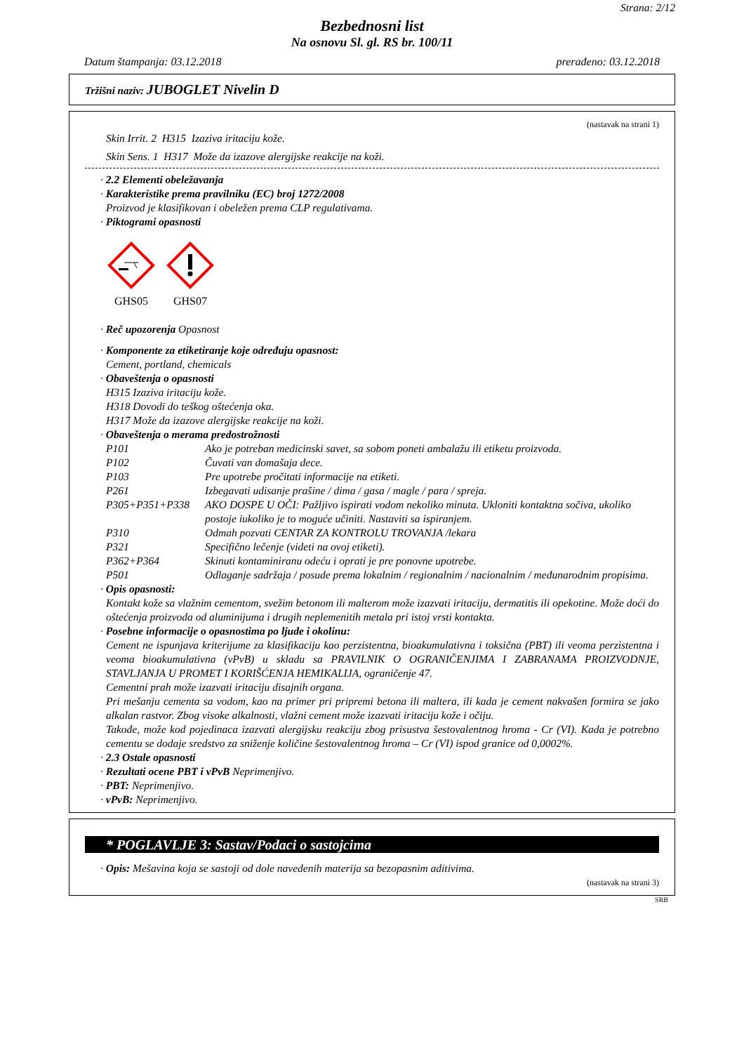Strana: 2/12
Bezbednosni list
Na osnovu Sl. gl. RS br. 100/11
Datum štampanja: 03.12.2018 prerađeno: 03.12.2018
Tržišni naziv: JUBOGLET Nivelin D
(nastavak na strani 1)
Skin Irrit. 2 H315 Izaziva iritaciju kože.
Skin Sens. 1 H317 Može da izazove alergijske reakcije na koži.
· 2.2 Elementi obeležavanja
· Karakteristike prema pravilniku (EC) broj 1272/2008
Proizvod je klasifikovan i obeležen prema CLP regulativama.
· Piktogrami opasnosti
GHS05
GHS07
· Reč upozorenja Opasnost
· Komponente za etiketiranje koje određuju opasnost:
Cement, portland, chemicals
· Obaveštenja o opasnosti
H315 Izaziva iritaciju kože.
H318 Dovodi do teškog oštećenja oka.
H317 Može da izazove alergijske reakcije na koži.
· Obaveštenja o merama predostrožnosti
| P101 | Ako je potreban medicinski savet, sa sobom poneti ambalažu ili etiketu proizvoda. |
| P102 | Čuvati van domašaja dece. |
| P103 | Pre upotrebe pročitati informacije na etiketi. |
| P261 | Izbegavati udisanje prašine / dima / gasa / magle / para / spreja. |
| P305+P351+P338 | AKO DOSPE U OČI: Pažljivo ispirati vodom nekoliko minuta. Ukloniti kontaktna sočiva, ukoliko postoje iukoliko je to moguće učiniti. Nastaviti sa ispiranjem. |
| P310 | Odmah pozvati CENTAR ZA KONTROLU TROVANJA /lekara |
| P321 | Specifično lečenje (videti na ovoj etiketi). |
| P362+P364 | Skinuti kontaminiranu odeću i oprati je pre ponovne upotrebe. |
| P501 | Odlaganje sadržaja / posude prema lokalnim / regionalnim / nacionalnim / međunarodnim propisima. |
· Opis opasnosti:
Kontakt kože sa vlažnim cementom, svežim betonom ili malterom može izazvati iritaciju, dermatitis ili opekotine. Može doći do oštećenja proizvoda od aluminijuma i drugih neplemenitih metala pri istoj vrsti kontakta.
· Posebne informacije o opasnostima po ljude i okolinu:
Cement ne ispunjava kriterijume za klasifikaciju kao perzistentna, bioakumulativna i toksična (PBT) ili veoma perzistentna i veoma bioakumulativna (vPvB) u skladu sa PRAVILNIK O OGRANIČENJIMA I ZABRANAMA PROIZVODNJE, STAVLJANJA U PROMET I KORIŠĆENJA HEMIKALIJA, ograničenje 47.
Cementni prah može izazvati iritaciju disajnih organa.
Pri mešanju cementa sa vodom, kao na primer pri pripremi betona ili maltera, ili kada je cement nakvašen formira se jako alkalan rastvor. Zbog visoke alkalnosti, vlažni cement može izazvati iritaciju kože i očiju.
Takođe, može kod pojedinaca izazvati alergijsku reakciju zbog prisustva šestovalentnog hroma - Cr (VI). Kada je potrebno cementu se dodaje sredstvo za sniženje količine šestovalentnog hroma – Cr (VI) ispod granice od 0,0002%.
· 2.3 Ostale opasnosti
· Rezultati ocene PBT i vPvB Neprimenjivo.
· PBT: Neprimenjivo.
· vPvB: Neprimenjivo.
* POGLAVLJE 3: Sastav/Podaci o sastojcima
· Opis: Mešavina koja se sastoji od dole navedenih materija sa bezopasnim aditivima.
(nastavak na strani 3)
SRB